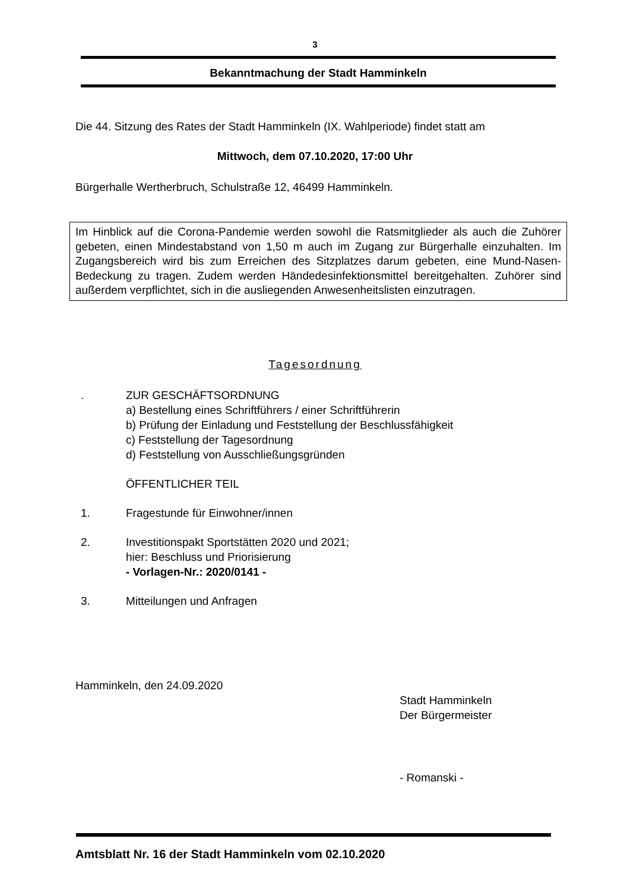3
Bekanntmachung der Stadt Hamminkeln
Die 44. Sitzung des Rates der Stadt Hamminkeln (IX. Wahlperiode) findet statt am
Mittwoch, dem 07.10.2020, 17:00 Uhr
Bürgerhalle Wertherbruch, Schulstraße 12, 46499 Hamminkeln.
Im Hinblick auf die Corona-Pandemie werden sowohl die Ratsmitglieder als auch die Zuhörer gebeten, einen Mindestabstand von 1,50 m auch im Zugang zur Bürgerhalle einzuhalten. Im Zugangsbereich wird bis zum Erreichen des Sitzplatzes darum gebeten, eine Mund-Nasen-Bedeckung zu tragen. Zudem werden Händedesinfektionsmittel bereitgehalten. Zuhörer sind außerdem verpflichtet, sich in die ausliegenden Anwesenheitslisten einzutragen.
Tagesordnung
. ZUR GESCHÄFTSORDNUNG
a) Bestellung eines Schriftführers / einer Schriftführerin
b) Prüfung der Einladung und Feststellung der Beschlussfähigkeit
c) Feststellung der Tagesordnung
d) Feststellung von Ausschließungsgründen
ÖFFENTLICHER TEIL
1. Fragestunde für Einwohner/innen
2. Investitionspakt Sportstätten 2020 und 2021;
hier: Beschluss und Priorisierung
- Vorlagen-Nr.: 2020/0141 -
3. Mitteilungen und Anfragen
Hamminkeln, den 24.09.2020
Stadt Hamminkeln
Der Bürgermeister
- Romanski -
Amtsblatt Nr. 16 der Stadt Hamminkeln vom 02.10.2020